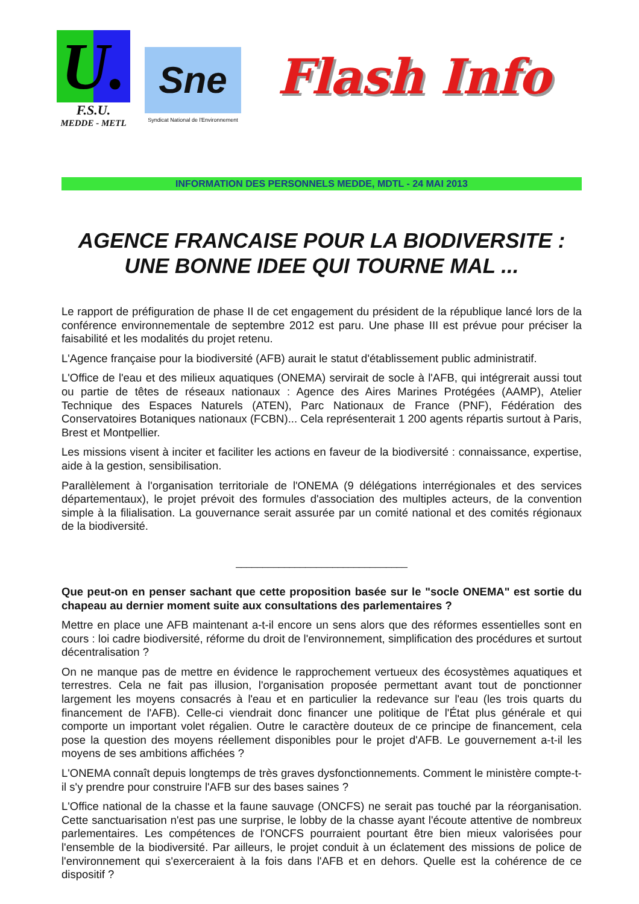U.
F.S.U.
MEDDE - METL
Sne
Syndicat National de l'Environnement
Flash Info
INFORMATION DES PERSONNELS MEDDE, MDTL - 24 MAI 2013
AGENCE FRANCAISE POUR LA BIODIVERSITE :
UNE BONNE IDEE QUI TOURNE MAL ...
Le rapport de préfiguration de phase II de cet engagement du président de la république lancé lors de la conférence environnementale de septembre 2012 est paru. Une phase III est prévue pour préciser la faisabilité et les modalités du projet retenu.
L'Agence française pour la biodiversité (AFB) aurait le statut d'établissement public administratif.
L'Office de l'eau et des milieux aquatiques (ONEMA) servirait de socle à l'AFB, qui intégrerait aussi tout ou partie de têtes de réseaux nationaux : Agence des Aires Marines Protégées (AAMP), Atelier Technique des Espaces Naturels (ATEN), Parc Nationaux de France (PNF), Fédération des Conservatoires Botaniques nationaux (FCBN)... Cela représenterait 1 200 agents répartis surtout à Paris, Brest et Montpellier.
Les missions visent à inciter et faciliter les actions en faveur de la biodiversité : connaissance, expertise, aide à la gestion, sensibilisation.
Parallèlement à l'organisation territoriale de l'ONEMA (9 délégations interrégionales et des services départementaux), le projet prévoit des formules d'association des multiples acteurs, de la convention simple à la filialisation. La gouvernance serait assurée par un comité national et des comités régionaux de la biodiversité.
________________________________
Que peut-on en penser sachant que cette proposition basée sur le "socle ONEMA" est sortie du chapeau au dernier moment suite aux consultations des parlementaires ?
Mettre en place une AFB maintenant a-t-il encore un sens alors que des réformes essentielles sont en cours : loi cadre biodiversité, réforme du droit de l'environnement, simplification des procédures et surtout décentralisation ?
On ne manque pas de mettre en évidence le rapprochement vertueux des écosystèmes aquatiques et terrestres. Cela ne fait pas illusion, l'organisation proposée permettant avant tout de ponctionner largement les moyens consacrés à l'eau et en particulier la redevance sur l'eau (les trois quarts du financement de l'AFB). Celle-ci viendrait donc financer une politique de l'État plus générale et qui comporte un important volet régalien. Outre le caractère douteux de ce principe de financement, cela pose la question des moyens réellement disponibles pour le projet d'AFB. Le gouvernement a-t-il les moyens de ses ambitions affichées ?
L'ONEMA connaît depuis longtemps de très graves dysfonctionnements. Comment le ministère compte-t-il s'y prendre pour construire l'AFB sur des bases saines ?
L'Office national de la chasse et la faune sauvage (ONCFS) ne serait pas touché par la réorganisation. Cette sanctuarisation n'est pas une surprise, le lobby de la chasse ayant l'écoute attentive de nombreux parlementaires. Les compétences de l'ONCFS pourraient pourtant être bien mieux valorisées pour l'ensemble de la biodiversité. Par ailleurs, le projet conduit à un éclatement des missions de police de l'environnement qui s'exerceraient à la fois dans l'AFB et en dehors. Quelle est la cohérence de ce dispositif ?